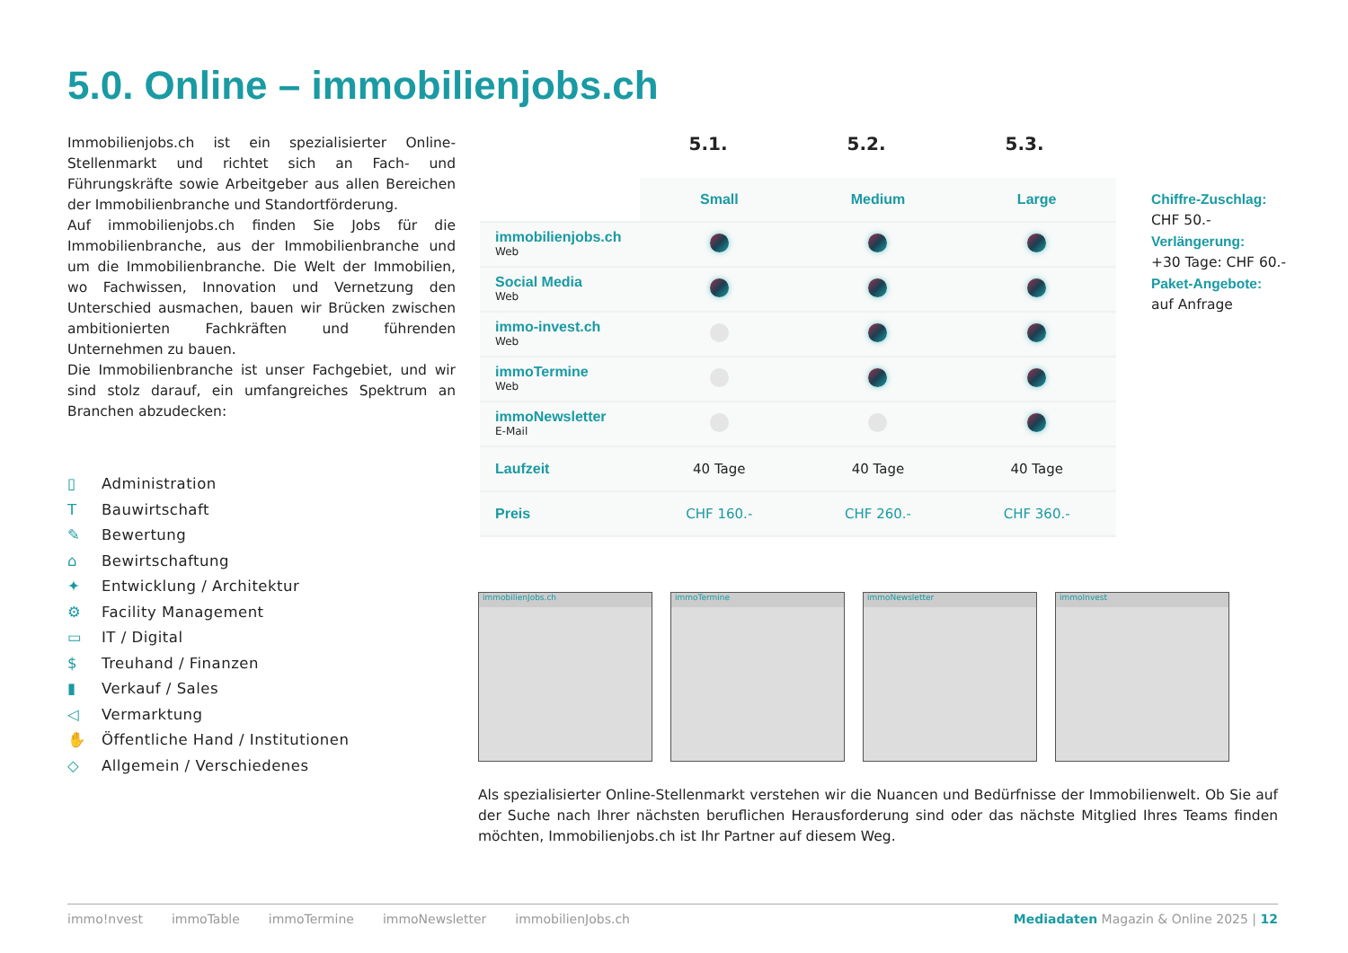5.0. Online – immobilienjobs.ch
Immobilienjobs.ch ist ein spezialisierter Online-Stellenmarkt und richtet sich an Fach- und Führungskräfte sowie Arbeitgeber aus allen Bereichen der Immobilienbranche und Standortförderung.
Auf immobilienjobs.ch finden Sie Jobs für die Immobilienbranche, aus der Immobilienbranche und um die Immobilienbranche. Die Welt der Immobilien, wo Fachwissen, Innovation und Vernetzung den Unterschied ausmachen, bauen wir Brücken zwischen ambitionierten Fachkräften und führenden Unternehmen zu bauen.
Die Immobilienbranche ist unser Fachgebiet, und wir sind stolz darauf, ein umfangreiches Spektrum an Branchen abzudecken:
▯ Administration
T Bauwirtschaft
✎ Bewertung
⌂ Bewirtschaftung
✦ Entwicklung / Architektur
⚙ Facility Management
▭ IT / Digital
$ Treuhand / Finanzen
▮ Verkauf / Sales
◁ Vermarktung
✋ Öffentliche Hand / Institutionen
◇ Allgemein / Verschiedenes
5.1. 5.2. 5.3.
| | Small | Medium | Large |
| --- | --- | --- | --- |
| immobilienjobs.ch Web | | | |
| Social Media Web | | | |
| immo-invest.ch Web | | | |
| immoTermine Web | | | |
| immoNewsletter E-Mail | | | |
| Laufzeit | 40 Tage | 40 Tage | 40 Tage |
| Preis | CHF 160.- | CHF 260.- | CHF 360.- |
Chiffre-Zuschlag:
CHF 50.-
Verlängerung:
+30 Tage: CHF 60.-
Paket-Angebote:
auf Anfrage
immobilienJobs.ch immoTermine immoNewsletter immoInvest
Als spezialisierter Online-Stellenmarkt verstehen wir die Nuancen und Bedürfnisse der Immobilienwelt. Ob Sie auf der Suche nach Ihrer nächsten beruflichen Herausforderung sind oder das nächste Mitglied Ihres Teams finden möchten, Immobilienjobs.ch ist Ihr Partner auf diesem Weg.
immo!nvest immoTable immoTermine immoNewsletter immobilienJobs.ch Mediadaten Magazin & Online 2025 | 12